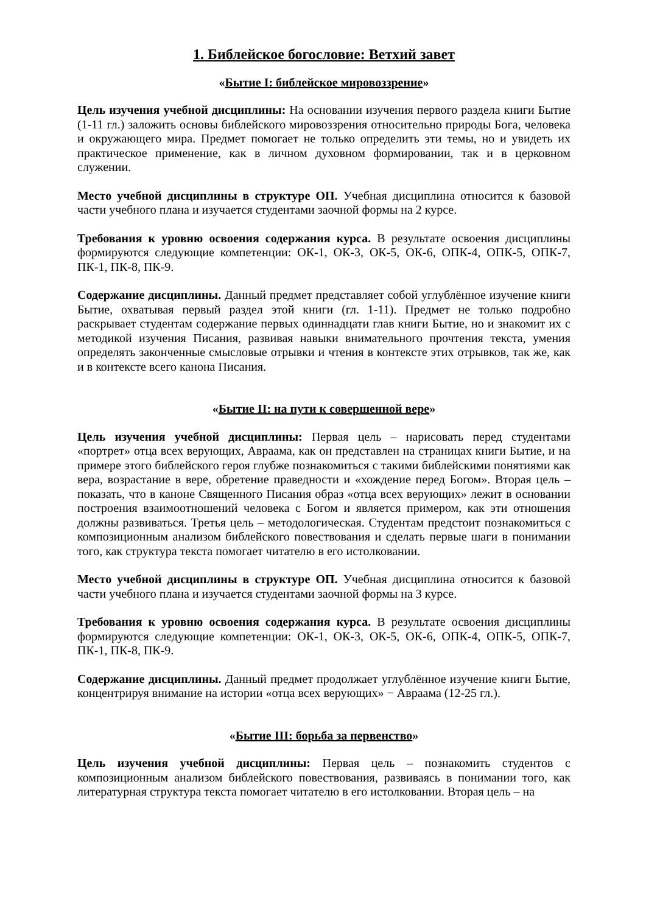1. Библейское богословие: Ветхий завет
«Бытие I: библейское мировоззрение»
Цель изучения учебной дисциплины: На основании изучения первого раздела книги Бытие (1-11 гл.) заложить основы библейского мировоззрения относительно природы Бога, человека и окружающего мира. Предмет помогает не только определить эти темы, но и увидеть их практическое применение, как в личном духовном формировании, так и в церковном служении.
Место учебной дисциплины в структуре ОП. Учебная дисциплина относится к базовой части учебного плана и изучается студентами заочной формы на 2 курсе.
Требования к уровню освоения содержания курса. В результате освоения дисциплины формируются следующие компетенции: ОК-1, ОК-3, ОК-5, ОК-6, ОПК-4, ОПК-5, ОПК-7, ПК-1, ПК-8, ПК-9.
Содержание дисциплины. Данный предмет представляет собой углублённое изучение книги Бытие, охватывая первый раздел этой книги (гл. 1-11). Предмет не только подробно раскрывает студентам содержание первых одиннадцати глав книги Бытие, но и знакомит их с методикой изучения Писания, развивая навыки внимательного прочтения текста, умения определять законченные смысловые отрывки и чтения в контексте этих отрывков, так же, как и в контексте всего канона Писания.
«Бытие II: на пути к совершенной вере»
Цель изучения учебной дисциплины: Первая цель – нарисовать перед студентами «портрет» отца всех верующих, Авраама, как он представлен на страницах книги Бытие, и на примере этого библейского героя глубже познакомиться с такими библейскими понятиями как вера, возрастание в вере, обретение праведности и «хождение перед Богом». Вторая цель – показать, что в каноне Священного Писания образ «отца всех верующих» лежит в основании построения взаимоотношений человека с Богом и является примером, как эти отношения должны развиваться. Третья цель – методологическая. Студентам предстоит познакомиться с композиционным анализом библейского повествования и сделать первые шаги в понимании того, как структура текста помогает читателю в его истолковании.
Место учебной дисциплины в структуре ОП. Учебная дисциплина относится к базовой части учебного плана и изучается студентами заочной формы на 3 курсе.
Требования к уровню освоения содержания курса. В результате освоения дисциплины формируются следующие компетенции: ОК-1, ОК-3, ОК-5, ОК-6, ОПК-4, ОПК-5, ОПК-7, ПК-1, ПК-8, ПК-9.
Содержание дисциплины. Данный предмет продолжает углублённое изучение книги Бытие, концентрируя внимание на истории «отца всех верующих» − Авраама (12-25 гл.).
«Бытие III: борьба за первенство»
Цель изучения учебной дисциплины: Первая цель – познакомить студентов с композиционным анализом библейского повествования, развиваясь в понимании того, как литературная структура текста помогает читателю в его истолковании. Вторая цель – на